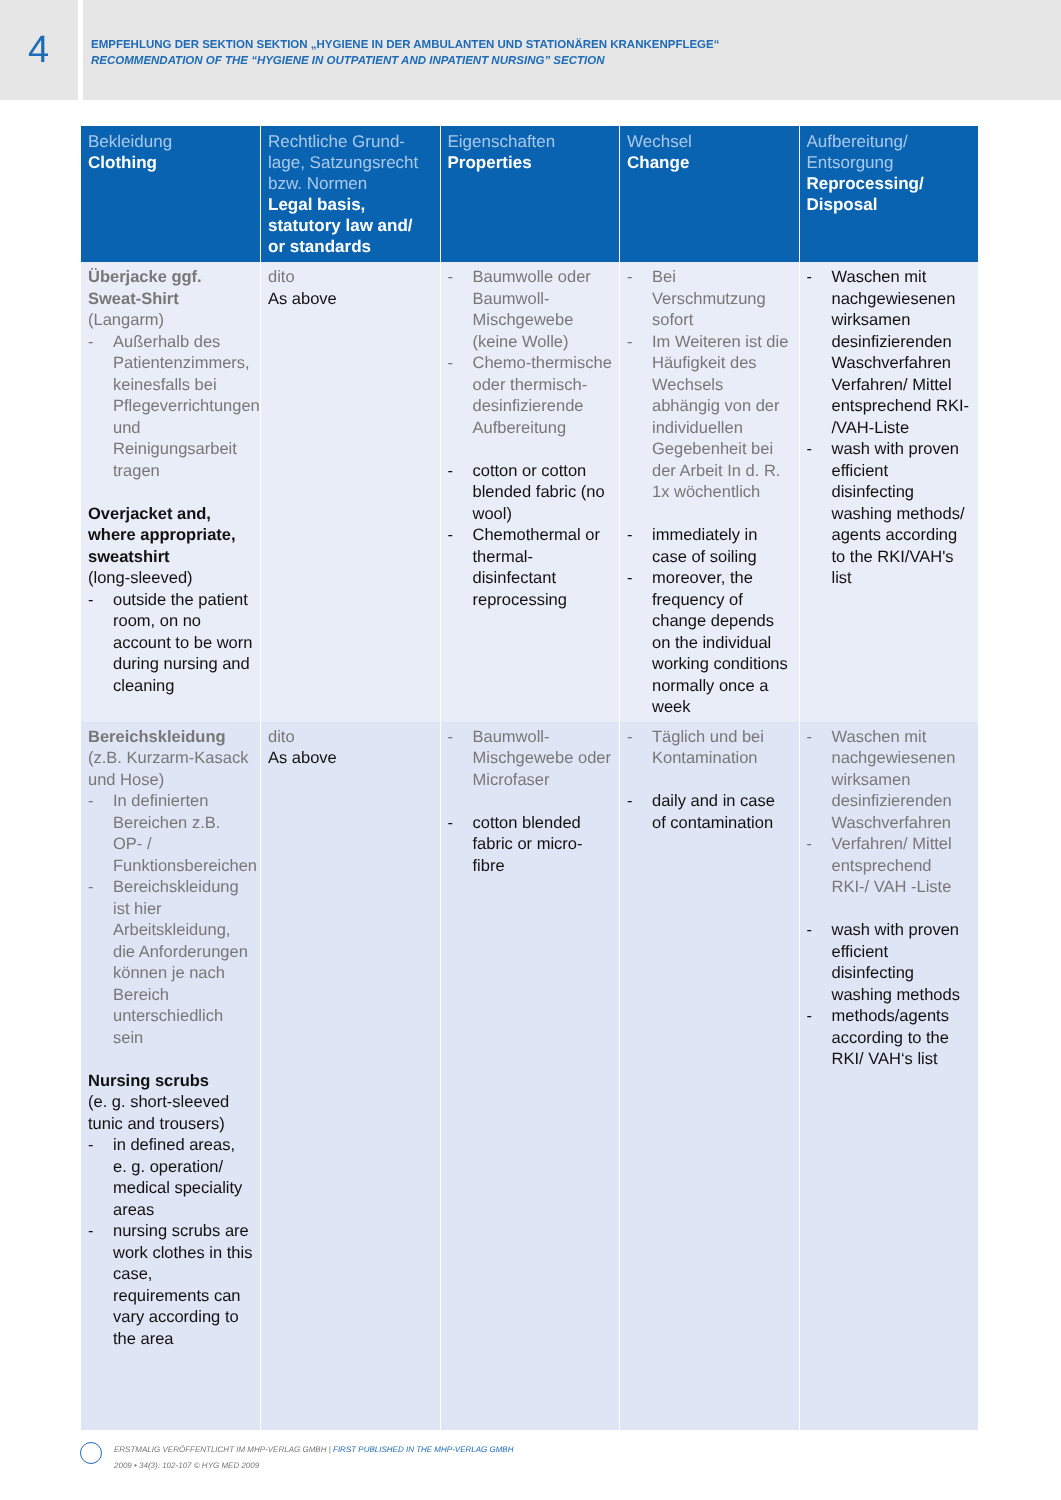4
EMPFEHLUNG DER SEKTION SEKTION „HYGIENE IN DER AMBULANTEN UND STATIONÄREN KRANKENPFLEGE“
RECOMMENDATION OF THE “HYGIENE IN OUTPATIENT AND INPATIENT NURSING” SECTION
| Bekleidung Clothing | Rechtliche Grund­lage, Satzungsrecht bzw. Normen Legal basis, statutory law and/ or standards | Eigenschaften Properties | Wechsel Change | Aufbereitung/ Entsorgung Reprocessing/ Disposal |
| --- | --- | --- | --- | --- |
| Überjacke ggf. Sweat-Shirt (Langarm) - Außerhalb des Patientenzimmers, keinesfalls bei Pflegeverrichtungen und Reinigungsarbeit tragen Overjacket and, where appropriate, sweatshirt (long-sleeved) - outside the patient room, on no account to be worn during nursing and cleaning | dito As above | - Baumwolle oder Baumwoll-Mischgewebe (keine Wolle) - Chemo-thermische oder thermisch-desinfizierende Aufbereitung - cotton or cotton blended fabric (no wool) - Chemothermal or thermal-disinfectant reprocessing | - Bei Verschmutzung sofort - Im Weiteren ist die Häufigkeit des Wechsels abhängig von der individuellen Gegebenheit bei der Arbeit In d. R. 1x wöchentlich - immediately in case of soiling - moreover, the frequency of change depends on the individual working conditions normally once a week | - Waschen mit nachgewiesenen wirksamen desinfizierenden Waschverfahren Verfahren/ Mittel entsprechend RKI- /VAH-Liste - wash with proven efficient disinfecting washing methods/ agents according to the RKI/VAH's list |
| Bereichskleidung (z.B. Kurzarm-Kasack und Hose) - In definierten Bereichen z.B. OP- / Funktionsbereichen - Bereichskleidung ist hier Arbeitskleidung, die Anforderungen können je nach Bereich unterschiedlich sein Nursing scrubs (e. g. short-sleeved tunic and trousers) - in defined areas, e. g. operation/ medical speciality areas - nursing scrubs are work clothes in this case, requirements can vary according to the area | dito As above | - Baumwoll-Mischgewebe oder Microfaser - cotton blended fabric or micro-fibre | - Täglich und bei Kontamination - daily and in case of contamination | - Waschen mit nachgewiesenen wirksamen desinfizierenden Waschverfahren - Verfahren/ Mittel entsprechend RKI-/ VAH -Liste - wash with proven efficient disinfecting washing methods - methods/agents according to the RKI/ VAH‘s list |
ERSTMALIG VERÖFFENTLICHT IM MHP-VERLAG GMBH | FIRST PUBLISHED IN THE MHP-VERLAG GMBH
2009 • 34(3): 102-107 © HYG MED 2009